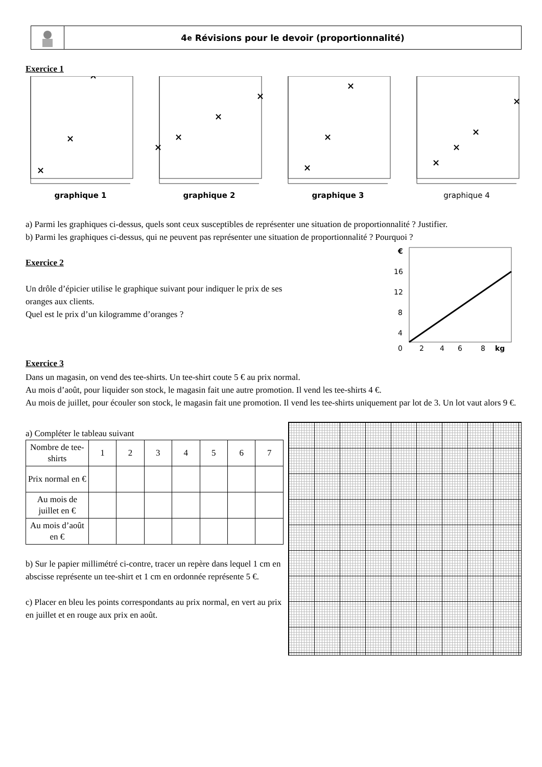4<sup>e</sup> Révisions pour le devoir (proportionnalité)
Exercice 1
×
×
×
graphique 1
×
×
×
×
graphique 2
×
×
×
graphique 3
×
×
×
×
graphique 4
a) Parmi les graphiques ci-dessus, quels sont ceux susceptibles de représenter une situation de proportionnalité ? Justifier.
b) Parmi les graphiques ci-dessus, qui ne peuvent pas représenter une situation de proportionnalité ? Pourquoi ?
Exercice 2
Un drôle d’épicier utilise le graphique suivant pour indiquer le prix de ses
oranges aux clients.
Quel est le prix d’un kilogramme d’oranges ?
€
16
12
8
4
0
2
4
6
8
kg
Exercice 3
Dans un magasin, on vend des tee-shirts. Un tee-shirt coute 5 € au prix normal.
Au mois d’août, pour liquider son stock, le magasin fait une autre promotion. Il vend les tee-shirts 4 €.
Au mois de juillet, pour écouler son stock, le magasin fait une promotion. Il vend les tee-shirts uniquement par lot de 3. Un lot vaut alors 9 €.
a) Compléter le tableau suivant
| Nombre de tee-shirts | 1 | 2 | 3 | 4 | 5 | 6 | 7 |
| Prix normal en € | | | | | | | |
| Au mois de juillet en € | | | | | | | |
| Au mois d’août en € | | | | | | | |
b) Sur le papier millimétré ci-contre, tracer un repère dans lequel 1 cm en abscisse représente un tee-shirt et 1 cm en ordonnée représente 5 €.
c) Placer en bleu les points correspondants au prix normal, en vert au prix en juillet et en rouge aux prix en août.